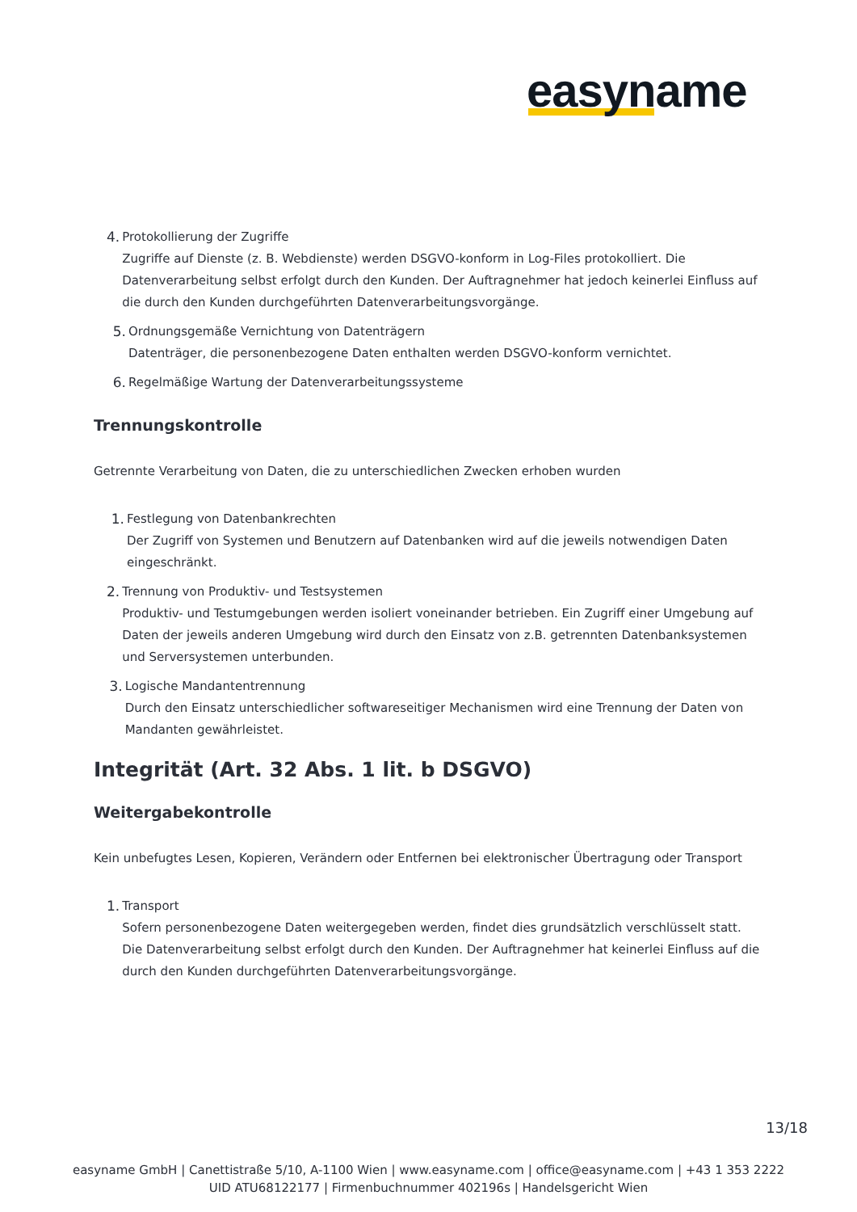easyname
4. Protokollierung der Zugriffe
Zugriffe auf Dienste (z. B. Webdienste) werden DSGVO-konform in Log-Files protokolliert. Die Datenverarbeitung selbst erfolgt durch den Kunden. Der Auftragnehmer hat jedoch keinerlei Einfluss auf die durch den Kunden durchgeführten Datenverarbeitungsvorgänge.
5. Ordnungsgemäße Vernichtung von Datenträgern
Datenträger, die personenbezogene Daten enthalten werden DSGVO-konform vernichtet.
6. Regelmäßige Wartung der Datenverarbeitungssysteme
Trennungskontrolle
Getrennte Verarbeitung von Daten, die zu unterschiedlichen Zwecken erhoben wurden
1. Festlegung von Datenbankrechten
Der Zugriff von Systemen und Benutzern auf Datenbanken wird auf die jeweils notwendigen Daten eingeschränkt.
2. Trennung von Produktiv- und Testsystemen
Produktiv- und Testumgebungen werden isoliert voneinander betrieben. Ein Zugriff einer Umgebung auf Daten der jeweils anderen Umgebung wird durch den Einsatz von z.B. getrennten Datenbanksystemen und Serversystemen unterbunden.
3. Logische Mandantentrennung
Durch den Einsatz unterschiedlicher softwareseitiger Mechanismen wird eine Trennung der Daten von Mandanten gewährleistet.
Integrität (Art. 32 Abs. 1 lit. b DSGVO)
Weitergabekontrolle
Kein unbefugtes Lesen, Kopieren, Verändern oder Entfernen bei elektronischer Übertragung oder Transport
1. Transport
Sofern personenbezogene Daten weitergegeben werden, findet dies grundsätzlich verschlüsselt statt. Die Datenverarbeitung selbst erfolgt durch den Kunden. Der Auftragnehmer hat keinerlei Einfluss auf die durch den Kunden durchgeführten Datenverarbeitungsvorgänge.
13/18
easyname GmbH | Canettistraße 5/10, A-1100 Wien | www.easyname.com | office@easyname.com | +43 1 353 2222
UID ATU68122177 | Firmenbuchnummer 402196s | Handelsgericht Wien